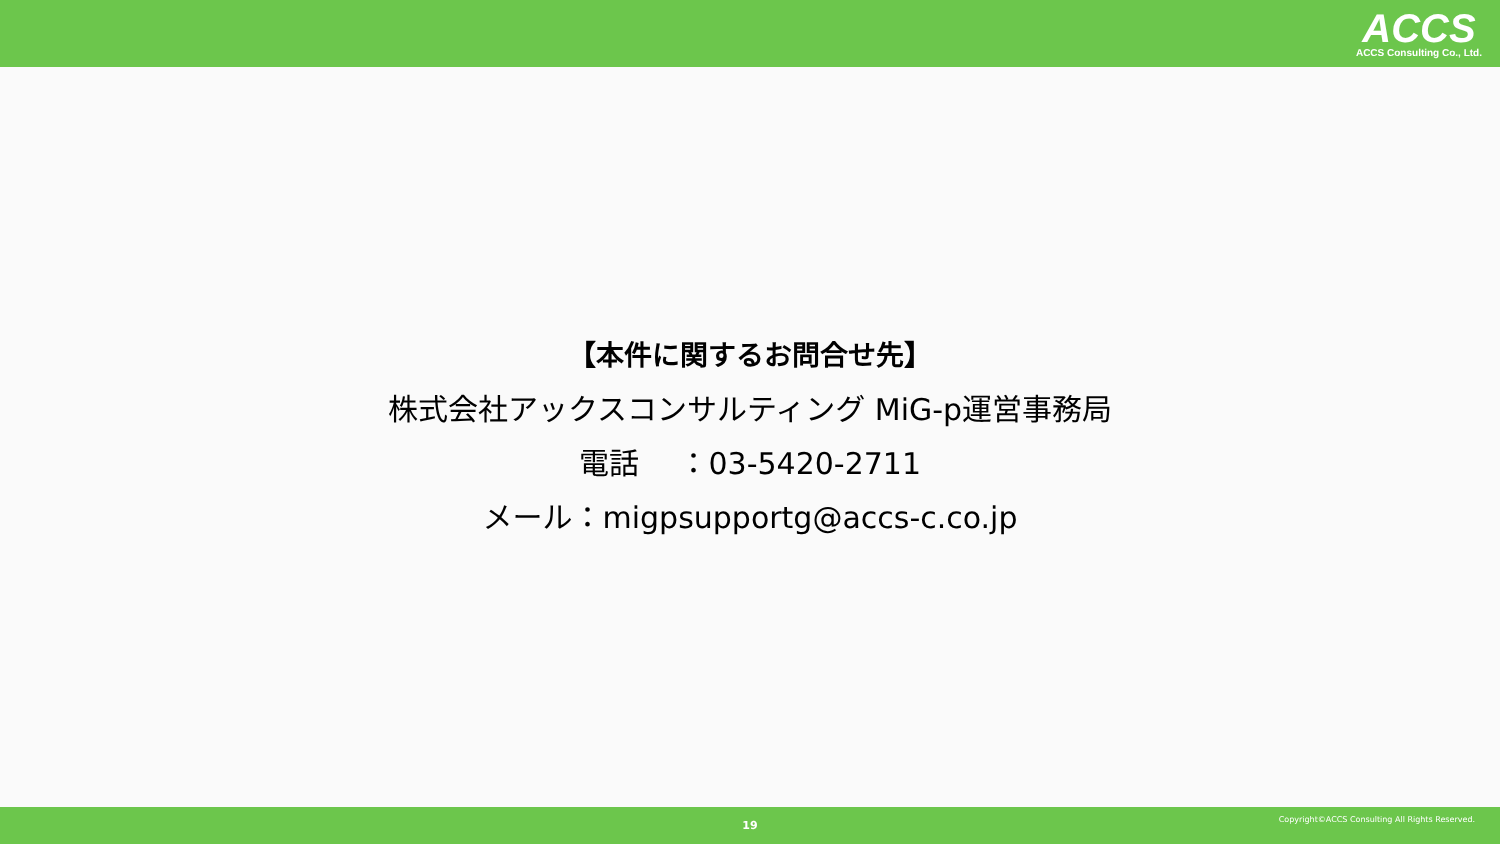ACCS
ACCS Consulting Co., Ltd.
【本件に関するお問合せ先】
株式会社アックスコンサルティング MiG-p運営事務局
電話　 ：03-5420-2711
メール：migpsupportg@accs-c.co.jp
19
Copyright©ACCS Consulting All Rights Reserved.